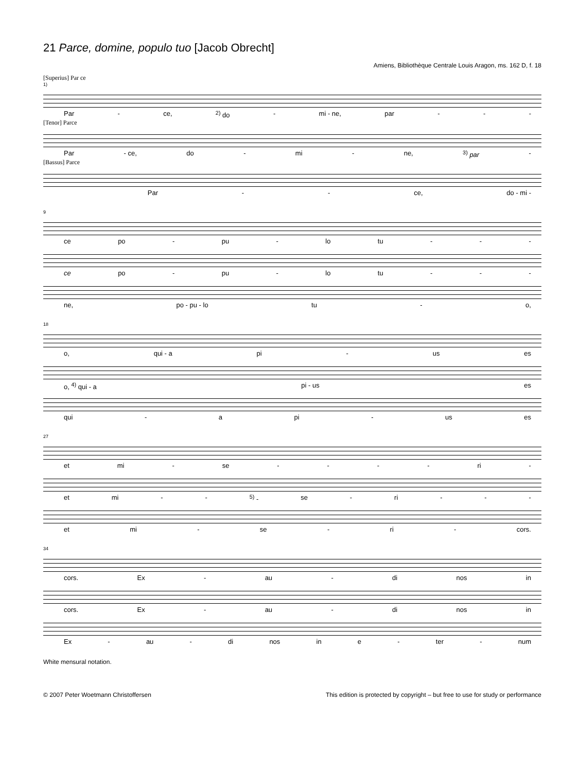21 Parce, domine, populo tuo [Jacob Obrecht]
Amiens, Bibliothèque Centrale Louis Aragon, ms. 162 D, f. 18
[Superius] Par ce
1)
Par - ce, <sup>2)</sup> do - mi - ne, par - - -
[Tenor] Parce
Par - ce, do - mi - ne, <sup>3)</sup> par -
[Bassus] Parce
Par - - ce, do - mi -
9
ce po - pu - lo tu - - -
ce po - pu - lo tu - - -
ne, po - pu - lo tu - o,
18
o, qui - a pi - us es
o, <sup>4)</sup> qui - a pi - us es
qui - a pi - us es
27
et mi - se - - - - ri -
et mi - -<sup>5)</sup> - se - ri - - -
et mi - se - ri - cors.
34
cors. Ex - au - di nos in
cors. Ex - au - di nos in
Ex - au - di nos in e - ter - num
White mensural notation.
© 2007 Peter Woetmann Christoffersen This edition is protected by copyright – but free to use for study or performance